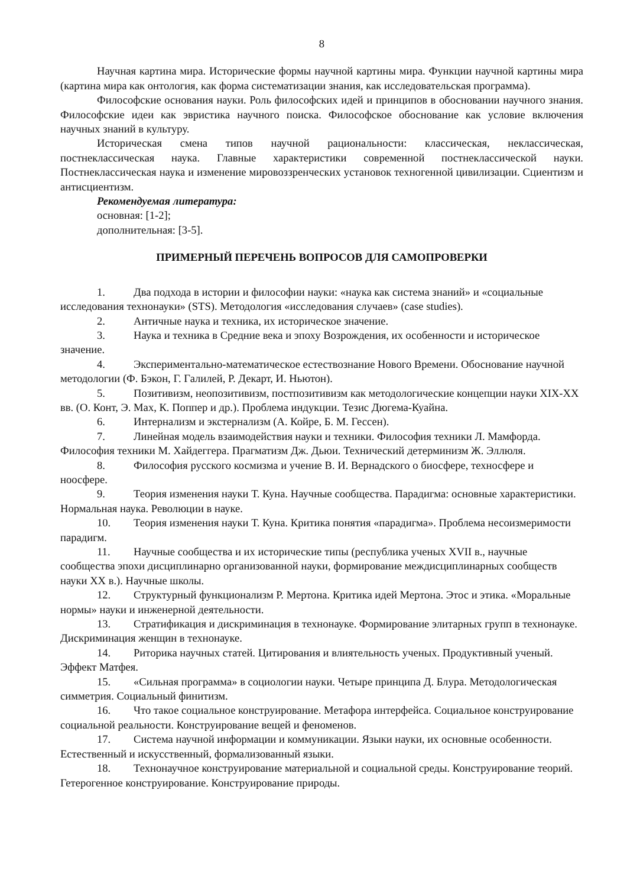8
Научная картина мира. Исторические формы научной картины мира. Функции научной картины мира (картина мира как онтология, как форма систематизации знания, как исследовательская программа).
Философские основания науки. Роль философских идей и принципов в обосновании научного знания. Философские идеи как эвристика научного поиска. Философское обоснование как условие включения научных знаний в культуру.
Историческая смена типов научной рациональности: классическая, неклассическая, постнеклассическая наука. Главные характеристики современной постнеклассической науки. Постнеклассическая наука и изменение мировоззренческих установок техногенной цивилизации. Сциентизм и антисциентизм.
Рекомендуемая литература:
основная: [1-2];
дополнительная: [3-5].
ПРИМЕРНЫЙ ПЕРЕЧЕНЬ ВОПРОСОВ ДЛЯ САМОПРОВЕРКИ
1. Два подхода в истории и философии науки: «наука как система знаний» и «социальные исследования технонауки» (STS). Методология «исследования случаев» (case studies).
2. Античные наука и техника, их историческое значение.
3. Наука и техника в Средние века и эпоху Возрождения, их особенности и историческое значение.
4. Экспериментально-математическое естествознание Нового Времени. Обоснование научной методологии (Ф. Бэкон, Г. Галилей, Р. Декарт, И. Ньютон).
5. Позитивизм, неопозитивизм, постпозитивизм как методологические концепции науки XIX-XX вв. (О. Конт, Э. Мах, К. Поппер и др.). Проблема индукции. Тезис Дюгема-Куайна.
6. Интернализм и экстернализм (А. Койре, Б. М. Гессен).
7. Линейная модель взаимодействия науки и техники. Философия техники Л. Мамфорда. Философия техники М. Хайдеггера. Прагматизм Дж. Дьюи. Технический детерминизм Ж. Эллюля.
8. Философия русского космизма и учение В. И. Вернадского о биосфере, техносфере и ноосфере.
9. Теория изменения науки Т. Куна. Научные сообщества. Парадигма: основные характеристики. Нормальная наука. Революции в науке.
10. Теория изменения науки Т. Куна. Критика понятия «парадигма». Проблема несоизмеримости парадигм.
11. Научные сообщества и их исторические типы (республика ученых XVII в., научные сообщества эпохи дисциплинарно организованной науки, формирование междисциплинарных сообществ науки XX в.). Научные школы.
12. Структурный функционализм Р. Мертона. Критика идей Мертона. Этос и этика. «Моральные нормы» науки и инженерной деятельности.
13. Стратификация и дискриминация в технонауке. Формирование элитарных групп в технонауке. Дискриминация женщин в технонауке.
14. Риторика научных статей. Цитирования и влиятельность ученых. Продуктивный ученый. Эффект Матфея.
15. «Сильная программа» в социологии науки. Четыре принципа Д. Блура. Методологическая симметрия. Социальный финитизм.
16. Что такое социальное конструирование. Метафора интерфейса. Социальное конструирование социальной реальности. Конструирование вещей и феноменов.
17. Система научной информации и коммуникации. Языки науки, их основные особенности. Естественный и искусственный, формализованный языки.
18. Технонаучное конструирование материальной и социальной среды. Конструирование теорий. Гетерогенное конструирование. Конструирование природы.